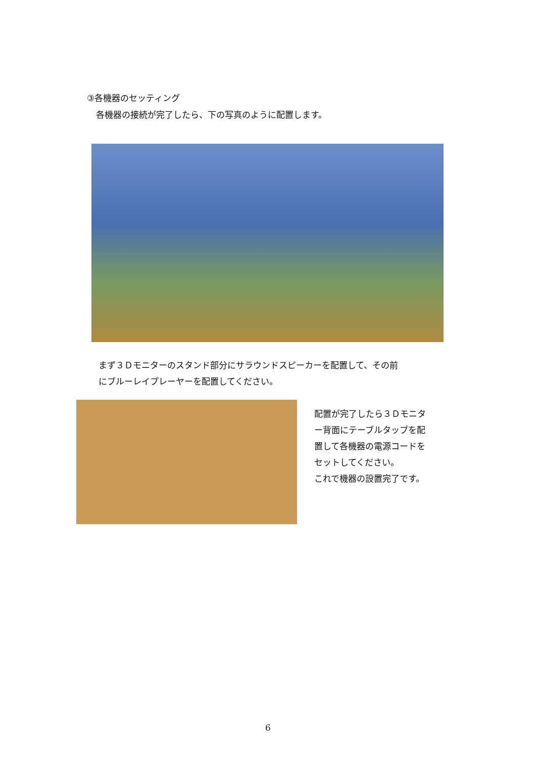③各機器のセッティング
各機器の接続が完了したら、下の写真のように配置します。
まず３Ｄモニターのスタンド部分にサラウンドスピーカーを配置して、その前
にブルーレイプレーヤーを配置してください。
配置が完了したら３Ｄモニタ
ー背面にテーブルタップを配
置して各機器の電源コードを
セットしてください。
これで機器の設置完了です。
6